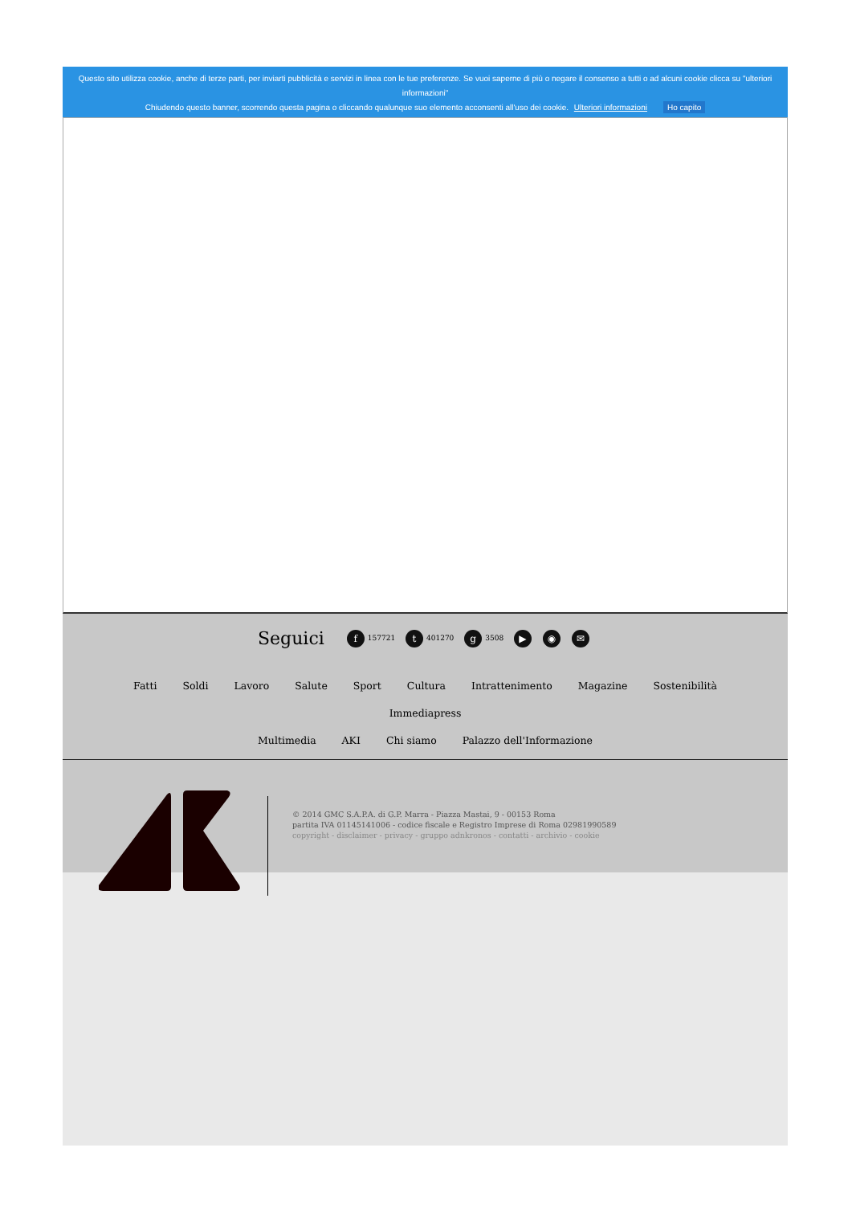Questo sito utilizza cookie, anche di terze parti, per inviarti pubblicità e servizi in linea con le tue preferenze. Se vuoi saperne di più o negare il consenso a tutti o ad alcuni cookie clicca su "ulteriori informazioni"
Chiudendo questo banner, scorrendo questa pagina o cliccando qualunque suo elemento acconsenti all'uso dei cookie. Ulteriori informazioni Ho capito
Seguici f 157721 t 401270 g 3508 ▶ ◉ ✉
Fatti Soldi Lavoro Salute Sport Cultura Intrattenimento Magazine Sostenibilità Immediapress
Multimedia AKI Chi siamo Palazzo dell'Informazione
© 2014 GMC S.A.P.A. di G.P. Marra - Piazza Mastai, 9 - 00153 Roma
partita IVA 01145141006 - codice fiscale e Registro Imprese di Roma 02981990589
copyright - disclaimer - privacy - gruppo adnkronos - contatti - archivio - cookie